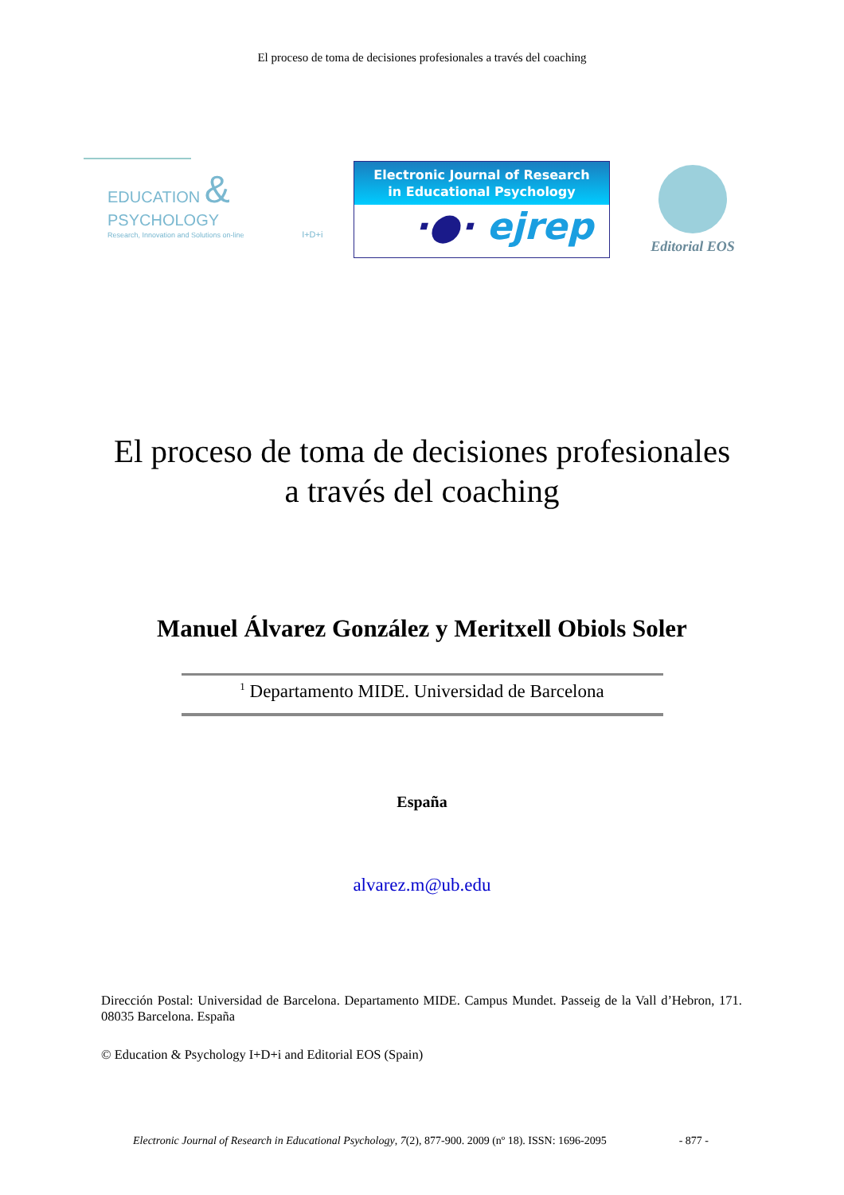El proceso de toma de decisiones profesionales a través del coaching
EDUCATION & PSYCHOLOGY
Research, Innovation and Solutions on-line I+D+i
Electronic Journal of Research
in Educational Psychology
·●· ejrep
Editorial EOS
El proceso de toma de decisiones profesionales
a través del coaching
Manuel Álvarez González y Meritxell Obiols Soler
<sup>1</sup> Departamento MIDE. Universidad de Barcelona
España
alvarez.m@ub.edu
Dirección Postal: Universidad de Barcelona. Departamento MIDE. Campus Mundet. Passeig de la Vall d’Hebron, 171. 08035 Barcelona. España
© Education & Psychology I+D+i and Editorial EOS (Spain)
Electronic Journal of Research in Educational Psychology, 7(2), 877-900. 2009 (nº 18). ISSN: 1696-2095 - 877 -